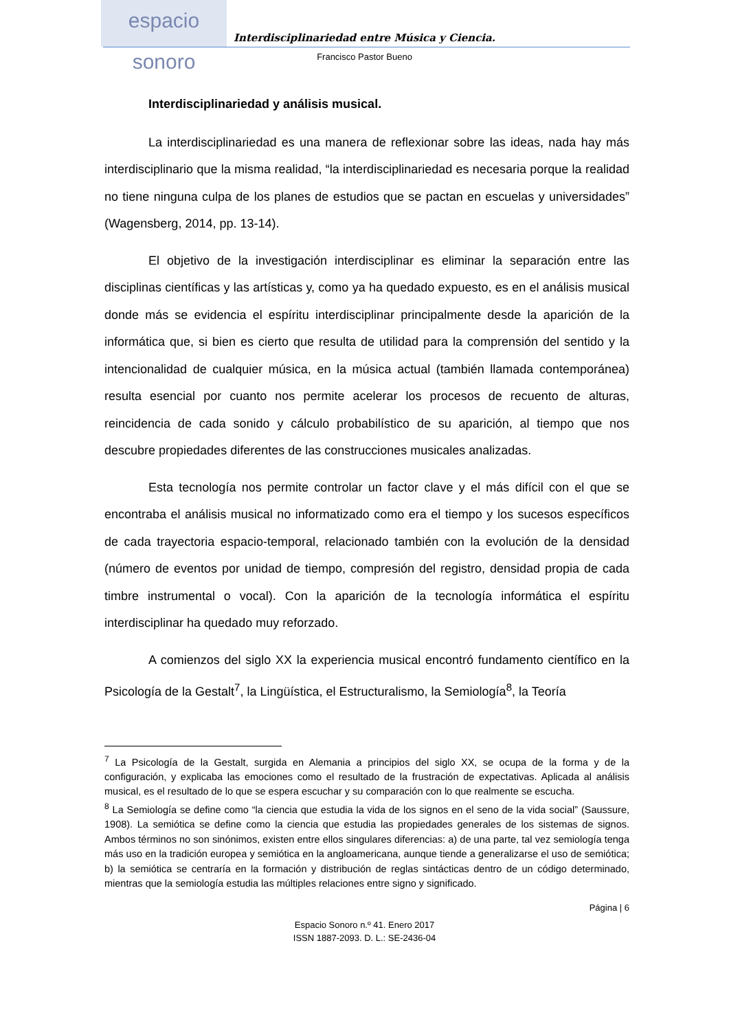espacio sonoro
Interdisciplinariedad entre Música y Ciencia.
Francisco Pastor Bueno
Interdisciplinariedad y análisis musical.
La interdisciplinariedad es una manera de reflexionar sobre las ideas, nada hay más interdisciplinario que la misma realidad, “la interdisciplinariedad es necesaria porque la realidad no tiene ninguna culpa de los planes de estudios que se pactan en escuelas y universidades” (Wagensberg, 2014, pp. 13-14).
El objetivo de la investigación interdisciplinar es eliminar la separación entre las disciplinas científicas y las artísticas y, como ya ha quedado expuesto, es en el análisis musical donde más se evidencia el espíritu interdisciplinar principalmente desde la aparición de la informática que, si bien es cierto que resulta de utilidad para la comprensión del sentido y la intencionalidad de cualquier música, en la música actual (también llamada contemporánea) resulta esencial por cuanto nos permite acelerar los procesos de recuento de alturas, reincidencia de cada sonido y cálculo probabilístico de su aparición, al tiempo que nos descubre propiedades diferentes de las construcciones musicales analizadas.
Esta tecnología nos permite controlar un factor clave y el más difícil con el que se encontraba el análisis musical no informatizado como era el tiempo y los sucesos específicos de cada trayectoria espacio-temporal, relacionado también con la evolución de la densidad (número de eventos por unidad de tiempo, compresión del registro, densidad propia de cada timbre instrumental o vocal). Con la aparición de la tecnología informática el espíritu interdisciplinar ha quedado muy reforzado.
A comienzos del siglo XX la experiencia musical encontró fundamento científico en la Psicología de la Gestalt<sup>7</sup>, la Lingüística, el Estructuralismo, la Semiología<sup>8</sup>, la Teoría
<sup>7</sup> La Psicología de la Gestalt, surgida en Alemania a principios del siglo XX, se ocupa de la forma y de la configuración, y explicaba las emociones como el resultado de la frustración de expectativas. Aplicada al análisis musical, es el resultado de lo que se espera escuchar y su comparación con lo que realmente se escucha.
<sup>8</sup> La Semiología se define como “la ciencia que estudia la vida de los signos en el seno de la vida social” (Saussure, 1908). La semiótica se define como la ciencia que estudia las propiedades generales de los sistemas de signos. Ambos términos no son sinónimos, existen entre ellos singulares diferencias: a) de una parte, tal vez semiología tenga más uso en la tradición europea y semiótica en la angloamericana, aunque tiende a generalizarse el uso de semiótica; b) la semiótica se centraría en la formación y distribución de reglas sintácticas dentro de un código determinado, mientras que la semiología estudia las múltiples relaciones entre signo y significado.
Página | 6
Espacio Sonoro n.º 41. Enero 2017
ISSN 1887-2093. D. L.: SE-2436-04